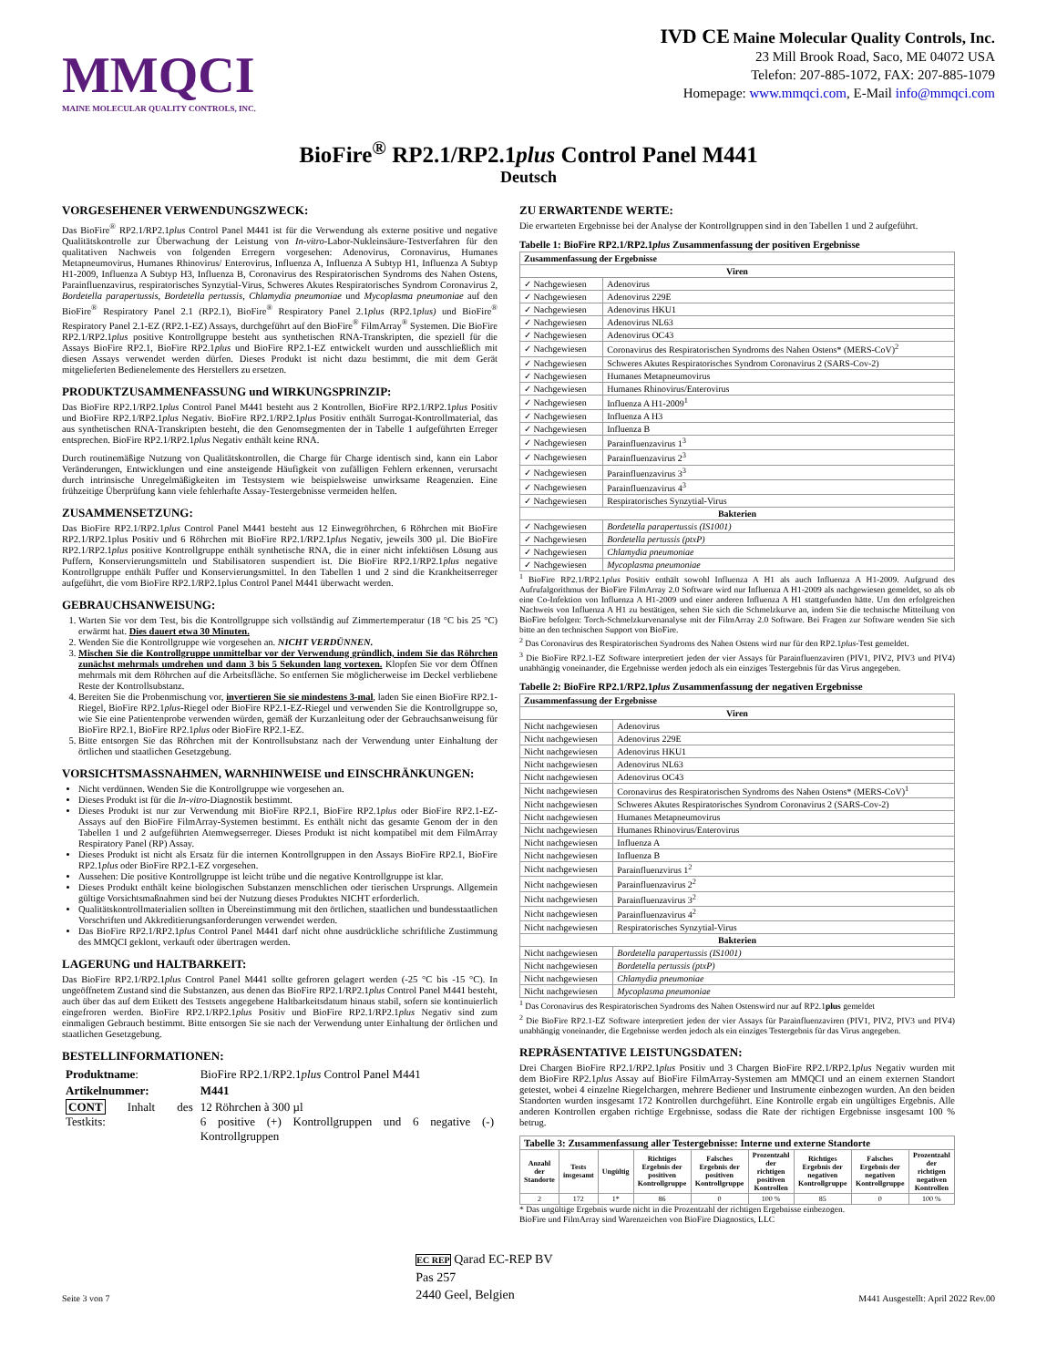MMQCI
MAINE MOLECULAR QUALITY CONTROLS, INC.
IVD CE Maine Molecular Quality Controls, Inc.
23 Mill Brook Road, Saco, ME 04072 USA
Telefon: 207-885-1072, FAX: 207-885-1079
Homepage: www.mmqci.com, E-Mail info@mmqci.com
BioFire<sup>®</sup> RP2.1/RP2.1plus Control Panel M441
Deutsch
VORGESEHENER VERWENDUNGSZWECK:
Das BioFire<sup>®</sup> RP2.1/RP2.1plus Control Panel M441 ist für die Verwendung als externe positive und negative Qualitätskontrolle zur Überwachung der Leistung von In-vitro-Labor-Nukleinsäure-Testverfahren für den qualitativen Nachweis von folgenden Erregern vorgesehen: Adenovirus, Coronavirus, Humanes Metapneumovirus, Humanes Rhinovirus/ Enterovirus, Influenza A, Influenza A Subtyp H1, Influenza A Subtyp H1-2009, Influenza A Subtyp H3, Influenza B, Coronavirus des Respiratorischen Syndroms des Nahen Ostens, Parainfluenzavirus, respiratorisches Synzytial-Virus, Schweres Akutes Respiratorisches Syndrom Coronavirus 2, Bordetella parapertussis, Bordetella pertussis, Chlamydia pneumoniae und Mycoplasma pneumoniae auf den BioFire<sup>®</sup> Respiratory Panel 2.1 (RP2.1), BioFire<sup>®</sup> Respiratory Panel 2.1plus (RP2.1plus) und BioFire<sup>®</sup> Respiratory Panel 2.1-EZ (RP2.1-EZ) Assays, durchgeführt auf den BioFire<sup>®</sup> FilmArray<sup>®</sup> Systemen. Die BioFire RP2.1/RP2.1plus positive Kontrollgruppe besteht aus synthetischen RNA-Transkripten, die speziell für die Assays BioFire RP2.1, BioFire RP2.1plus und BioFire RP2.1-EZ entwickelt wurden und ausschließlich mit diesen Assays verwendet werden dürfen. Dieses Produkt ist nicht dazu bestimmt, die mit dem Gerät mitgelieferten Bedienelemente des Herstellers zu ersetzen.
PRODUKTZUSAMMENFASSUNG und WIRKUNGSPRINZIP:
Das BioFire RP2.1/RP2.1plus Control Panel M441 besteht aus 2 Kontrollen, BioFire RP2.1/RP2.1plus Positiv und BioFire RP2.1/RP2.1plus Negativ. BioFire RP2.1/RP2.1plus Positiv enthält Surrogat-Kontrollmaterial, das aus synthetischen RNA-Transkripten besteht, die den Genomsegmenten der in Tabelle 1 aufgeführten Erreger entsprechen. BioFire RP2.1/RP2.1plus Negativ enthält keine RNA.
Durch routinemäßige Nutzung von Qualitätskontrollen, die Charge für Charge identisch sind, kann ein Labor Veränderungen, Entwicklungen und eine ansteigende Häufigkeit von zufälligen Fehlern erkennen, verursacht durch intrinsische Unregelmäßigkeiten im Testsystem wie beispielsweise unwirksame Reagenzien. Eine frühzeitige Überprüfung kann viele fehlerhafte Assay-Testergebnisse vermeiden helfen.
ZUSAMMENSETZUNG:
Das BioFire RP2.1/RP2.1plus Control Panel M441 besteht aus 12 Einwegröhrchen, 6 Röhrchen mit BioFire RP2.1/RP2.1plus Positiv und 6 Röhrchen mit BioFire RP2.1/RP2.1plus Negativ, jeweils 300 µl. Die BioFire RP2.1/RP2.1plus positive Kontrollgruppe enthält synthetische RNA, die in einer nicht infektiösen Lösung aus Puffern, Konservierungsmitteln und Stabilisatoren suspendiert ist. Die BioFire RP2.1/RP2.1plus negative Kontrollgruppe enthält Puffer und Konservierungsmittel. In den Tabellen 1 und 2 sind die Krankheitserreger aufgeführt, die vom BioFire RP2.1/RP2.1plus Control Panel M441 überwacht werden.
GEBRAUCHSANWEISUNG:
1. Warten Sie vor dem Test, bis die Kontrollgruppe sich vollständig auf Zimmertemperatur (18 °C bis 25 °C) erwärmt hat. Dies dauert etwa 30 Minuten.
2. Wenden Sie die Kontrollgruppe wie vorgesehen an. NICHT VERDÜNNEN.
3. Mischen Sie die Kontrollgruppe unmittelbar vor der Verwendung gründlich, indem Sie das Röhrchen zunächst mehrmals umdrehen und dann 3 bis 5 Sekunden lang vortexen. Klopfen Sie vor dem Öffnen mehrmals mit dem Röhrchen auf die Arbeitsfläche. So entfernen Sie möglicherweise im Deckel verbliebene Reste der Kontrollsubstanz.
4. Bereiten Sie die Probenmischung vor, invertieren Sie sie mindestens 3-mal, laden Sie einen BioFire RP2.1-Riegel, BioFire RP2.1plus-Riegel oder BioFire RP2.1-EZ-Riegel und verwenden Sie die Kontrollgruppe so, wie Sie eine Patientenprobe verwenden würden, gemäß der Kurzanleitung oder der Gebrauchsanweisung für BioFire RP2.1, BioFire RP2.1plus oder BioFire RP2.1-EZ.
5. Bitte entsorgen Sie das Röhrchen mit der Kontrollsubstanz nach der Verwendung unter Einhaltung der örtlichen und staatlichen Gesetzgebung.
VORSICHTSMASSNAHMEN, WARNHINWEISE und EINSCHRÄNKUNGEN:
Nicht verdünnen. Wenden Sie die Kontrollgruppe wie vorgesehen an.
Dieses Produkt ist für die In-vitro-Diagnostik bestimmt.
Dieses Produkt ist nur zur Verwendung mit BioFire RP2.1, BioFire RP2.1plus oder BioFire RP2.1-EZ-Assays auf den BioFire FilmArray-Systemen bestimmt. Es enthält nicht das gesamte Genom der in den Tabellen 1 und 2 aufgeführten Atemwegserreger. Dieses Produkt ist nicht kompatibel mit dem FilmArray Respiratory Panel (RP) Assay.
Dieses Produkt ist nicht als Ersatz für die internen Kontrollgruppen in den Assays BioFire RP2.1, BioFire RP2.1plus oder BioFire RP2.1-EZ vorgesehen.
Aussehen: Die positive Kontrollgruppe ist leicht trübe und die negative Kontrollgruppe ist klar.
Dieses Produkt enthält keine biologischen Substanzen menschlichen oder tierischen Ursprungs. Allgemein gültige Vorsichtsmaßnahmen sind bei der Nutzung dieses Produktes NICHT erforderlich.
Qualitätskontrollmaterialien sollten in Übereinstimmung mit den örtlichen, staatlichen und bundesstaatlichen Vorschriften und Akkreditierungsanforderungen verwendet werden.
Das BioFire RP2.1/RP2.1plus Control Panel M441 darf nicht ohne ausdrückliche schriftliche Zustimmung des MMQCI geklont, verkauft oder übertragen werden.
LAGERUNG und HALTBARKEIT:
Das BioFire RP2.1/RP2.1plus Control Panel M441 sollte gefroren gelagert werden (-25 °C bis -15 °C). In ungeöffnetem Zustand sind die Substanzen, aus denen das BioFire RP2.1/RP2.1plus Control Panel M441 besteht, auch über das auf dem Etikett des Testsets angegebene Haltbarkeitsdatum hinaus stabil, sofern sie kontinuierlich eingefroren werden. BioFire RP2.1/RP2.1plus Positiv und BioFire RP2.1/RP2.1plus Negativ sind zum einmaligen Gebrauch bestimmt. Bitte entsorgen Sie sie nach der Verwendung unter Einhaltung der örtlichen und staatlichen Gesetzgebung.
BESTELLINFORMATIONEN:
| Produktname : | BioFire RP2.1/RP2.1 plus Control Panel M441 |
| Artikelnummer: | M441 |
| CONT Inhalt des Testkits: | 12 Röhrchen à 300 µl 6 positive (+) Kontrollgruppen und 6 negative (-) Kontrollgruppen |
ZU ERWARTENDE WERTE:
Die erwarteten Ergebnisse bei der Analyse der Kontrollgruppen sind in den Tabellen 1 und 2 aufgeführt.
Tabelle 1: BioFire RP2.1/RP2.1plus Zusammenfassung der positiven Ergebnisse
| Zusammenfassung der Ergebnisse | |
| --- | --- |
| Viren | |
| ✓ Nachgewiesen | Adenovirus |
| ✓ Nachgewiesen | Adenovirus 229E |
| ✓ Nachgewiesen | Adenovirus HKU1 |
| ✓ Nachgewiesen | Adenovirus NL63 |
| ✓ Nachgewiesen | Adenovirus OC43 |
| ✓ Nachgewiesen | Coronavirus des Respiratorischen Syndroms des Nahen Ostens* (MERS-CoV)<sup>2</sup> |
| ✓ Nachgewiesen | Schweres Akutes Respiratorisches Syndrom Coronavirus 2 (SARS-Cov-2) |
| ✓ Nachgewiesen | Humanes Metapneumovirus |
| ✓ Nachgewiesen | Humanes Rhinovirus/Enterovirus |
| ✓ Nachgewiesen | Influenza A H1-2009<sup>1</sup> |
| ✓ Nachgewiesen | Influenza A H3 |
| ✓ Nachgewiesen | Influenza B |
| ✓ Nachgewiesen | Parainfluenzavirus 1<sup>3</sup> |
| ✓ Nachgewiesen | Parainfluenzavirus 2<sup>3</sup> |
| ✓ Nachgewiesen | Parainfluenzavirus 3<sup>3</sup> |
| ✓ Nachgewiesen | Parainfluenzavirus 4<sup>3</sup> |
| ✓ Nachgewiesen | Respiratorisches Synzytial-Virus |
| Bakterien | |
| ✓ Nachgewiesen | Bordetella parapertussis (IS1001) |
| ✓ Nachgewiesen | Bordetella pertussis (ptxP) |
| ✓ Nachgewiesen | Chlamydia pneumoniae |
| ✓ Nachgewiesen | Mycoplasma pneumoniae |
<sup>1</sup> BioFire RP2.1/RP2.1plus Positiv enthält sowohl Influenza A H1 als auch Influenza A H1-2009. Aufgrund des Aufrufalgorithmus der BioFire FilmArray 2.0 Software wird nur Influenza A H1-2009 als nachgewiesen gemeldet, so als ob eine Co-Infektion von Influenza A H1-2009 und einer anderen Influenza A H1 stattgefunden hätte. Um den erfolgreichen Nachweis von Influenza A H1 zu bestätigen, sehen Sie sich die Schmelzkurve an, indem Sie die technische Mitteilung von BioFire befolgen: Torch-Schmelzkurvenanalyse mit der FilmArray 2.0 Software. Bei Fragen zur Software wenden Sie sich bitte an den technischen Support von BioFire.
<sup>2</sup> Das Coronavirus des Respiratorischen Syndroms des Nahen Ostens wird nur für den RP2.1plus-Test gemeldet.
<sup>3</sup> Die BioFire RP2.1-EZ Software interpretiert jeden der vier Assays für Parainfluenzaviren (PIV1, PIV2, PIV3 und PIV4) unabhängig voneinander, die Ergebnisse werden jedoch als ein einziges Testergebnis für das Virus angegeben.
Tabelle 2: BioFire RP2.1/RP2.1plus Zusammenfassung der negativen Ergebnisse
| Zusammenfassung der Ergebnisse | |
| --- | --- |
| Viren | |
| Nicht nachgewiesen | Adenovirus |
| Nicht nachgewiesen | Adenovirus 229E |
| Nicht nachgewiesen | Adenovirus HKU1 |
| Nicht nachgewiesen | Adenovirus NL63 |
| Nicht nachgewiesen | Adenovirus OC43 |
| Nicht nachgewiesen | Coronavirus des Respiratorischen Syndroms des Nahen Ostens* (MERS-CoV)<sup>1</sup> |
| Nicht nachgewiesen | Schweres Akutes Respiratorisches Syndrom Coronavirus 2 (SARS-Cov-2) |
| Nicht nachgewiesen | Humanes Metapneumovirus |
| Nicht nachgewiesen | Humanes Rhinovirus/Enterovirus |
| Nicht nachgewiesen | Influenza A |
| Nicht nachgewiesen | Influenza B |
| Nicht nachgewiesen | Parainfluenzvirus 1<sup>2</sup> |
| Nicht nachgewiesen | Parainfluenzavirus 2<sup>2</sup> |
| Nicht nachgewiesen | Parainfluenzavirus 3<sup>2</sup> |
| Nicht nachgewiesen | Parainfluenzavirus 4<sup>2</sup> |
| Nicht nachgewiesen | Respiratorisches Synzytial-Virus |
| Bakterien | |
| Nicht nachgewiesen | Bordetella parapertussis (IS1001) |
| Nicht nachgewiesen | Bordetella pertussis (ptxP) |
| Nicht nachgewiesen | Chlamydia pneumoniae |
| Nicht nachgewiesen | Mycoplasma pneumoniae |
<sup>1</sup> Das Coronavirus des Respiratorischen Syndroms des Nahen Ostenswird nur auf RP2.1plus gemeldet
<sup>2</sup> Die BioFire RP2.1-EZ Software interpretiert jeden der vier Assays für Parainfluenzaviren (PIV1, PIV2, PIV3 und PIV4) unabhängig voneinander, die Ergebnisse werden jedoch als ein einziges Testergebnis für das Virus angegeben.
REPRÄSENTATIVE LEISTUNGSDATEN:
Drei Chargen BioFire RP2.1/RP2.1plus Positiv und 3 Chargen BioFire RP2.1/RP2.1plus Negativ wurden mit dem BioFire RP2.1plus Assay auf BioFire FilmArray-Systemen am MMQCI und an einem externen Standort getestet, wobei 4 einzelne Riegelchargen, mehrere Bediener und Instrumente einbezogen wurden. An den beiden Standorten wurden insgesamt 172 Kontrollen durchgeführt. Eine Kontrolle ergab ein ungültiges Ergebnis. Alle anderen Kontrollen ergaben richtige Ergebnisse, sodass die Rate der richtigen Ergebnisse insgesamt 100 % betrug.
| Tabelle 3: Zusammenfassung aller Testergebnisse: Interne und externe Standorte | | | | | | | | |
| --- | --- | --- | --- | --- | --- | --- | --- | --- |
| Anzahl der Standorte | Tests insgesamt | Ungültig | Richtiges Ergebnis der positiven Kontrollgruppe | Falsches Ergebnis der positiven Kontrollgruppe | Prozentzahl der richtigen positiven Kontrollen | Richtiges Ergebnis der negativen Kontrollgruppe | Falsches Ergebnis der negativen Kontrollgruppe | Prozentzahl der richtigen negativen Kontrollen |
| 2 | 172 | 1* | 86 | 0 | 100 % | 85 | 0 | 100 % |
* Das ungültige Ergebnis wurde nicht in die Prozentzahl der richtigen Ergebnisse einbezogen.
BioFire und FilmArray sind Warenzeichen von BioFire Diagnostics, LLC
Seite 3 von 7 EC REP Qarad EC-REP BV
Pas 257
2440 Geel, Belgien M441 Ausgestellt: April 2022 Rev.00